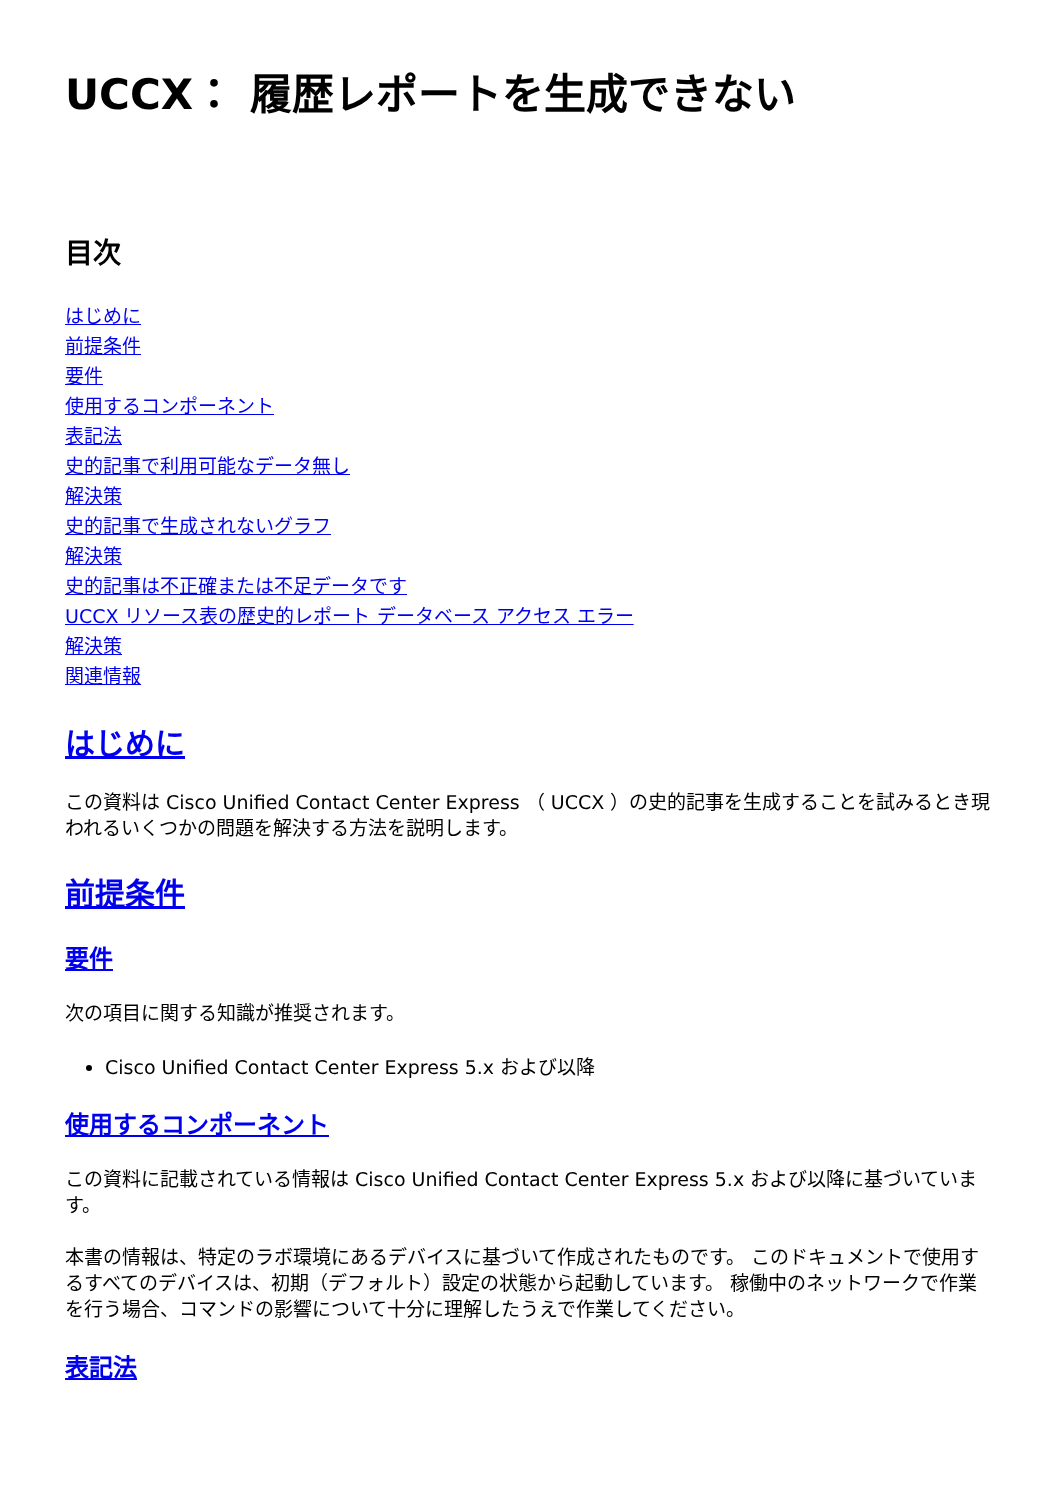UCCX： 履歴レポートを生成できない
目次
はじめに
前提条件
要件
使用するコンポーネント
表記法
史的記事で利用可能なデータ無し
解決策
史的記事で生成されないグラフ
解決策
史的記事は不正確または不足データです
UCCX リソース表の歴史的レポート データベース アクセス エラー
解決策
関連情報
はじめに
この資料は Cisco Unified Contact Center Express （ UCCX ）の史的記事を生成することを試みるとき現われるいくつかの問題を解決する方法を説明します。
前提条件
要件
次の項目に関する知識が推奨されます。
Cisco Unified Contact Center Express 5.x および以降
使用するコンポーネント
この資料に記載されている情報は Cisco Unified Contact Center Express 5.x および以降に基づいています。
本書の情報は、特定のラボ環境にあるデバイスに基づいて作成されたものです。 このドキュメントで使用するすべてのデバイスは、初期（デフォルト）設定の状態から起動しています。 稼働中のネットワークで作業を行う場合、コマンドの影響について十分に理解したうえで作業してください。
表記法